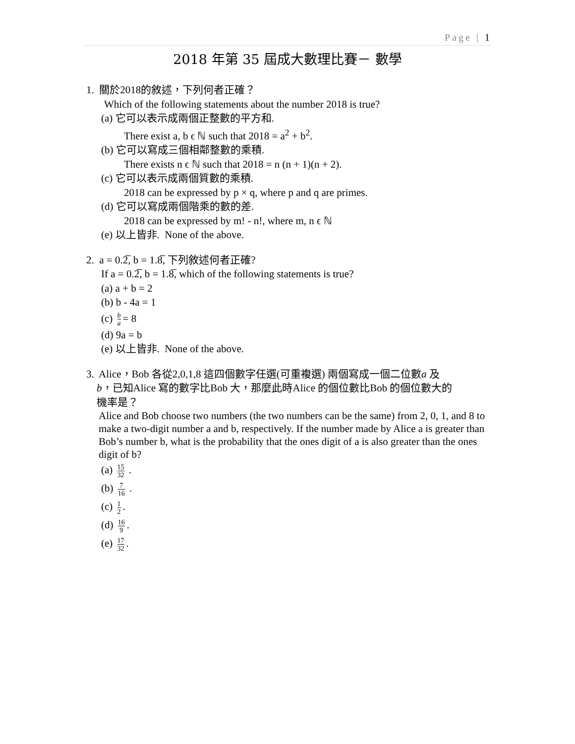Page | 1
2018 年第 35 屆成大數理比賽－ 數學
1. 關於2018的敘述，下列何者正確？
Which of the following statements about the number 2018 is true?
(a) 它可以表示成兩個正整數的平方和.
There exist a, b ϵ ℕ such that 2018 = a<sup>2</sup> + b<sup>2</sup>.
(b) 它可以寫成三個相鄰整數的乘積.
There exists n ϵ ℕ such that 2018 = n (n + 1)(n + 2).
(c) 它可以表示成兩個質數的乘積.
2018 can be expressed by p × q, where p and q are primes.
(d) 它可以寫成兩個階乘的數的差.
2018 can be expressed by m! - n!, where m, n ϵ ℕ
(e) 以上皆非. None of the above.
2. a = 0.2̅, b = 1.8̅, 下列敘述何者正確?
If a = 0.2̅, b = 1.8̅, which of the following statements is true?
(a) a + b = 2
(b) b - 4a = 1
(c) b a = 8
(d) 9a = b
(e) 以上皆非. None of the above.
3. Alice，Bob 各從2,0,1,8 這四個數字任選(可重複選) 兩個寫成一個二位數a 及
b，已知Alice 寫的數字比Bob 大，那麼此時Alice 的個位數比Bob 的個位數大的
機率是？
Alice and Bob choose two numbers (the two numbers can be the same) from 2, 0, 1, and 8 to make a two-digit number a and b, respectively. If the number made by Alice a is greater than Bob’s number b, what is the probability that the ones digit of a is also greater than the ones digit of b?
(a) 15 32 .
(b) 7 16 .
(c) 1 2.
(d) 16 9.
(e) 17 32.